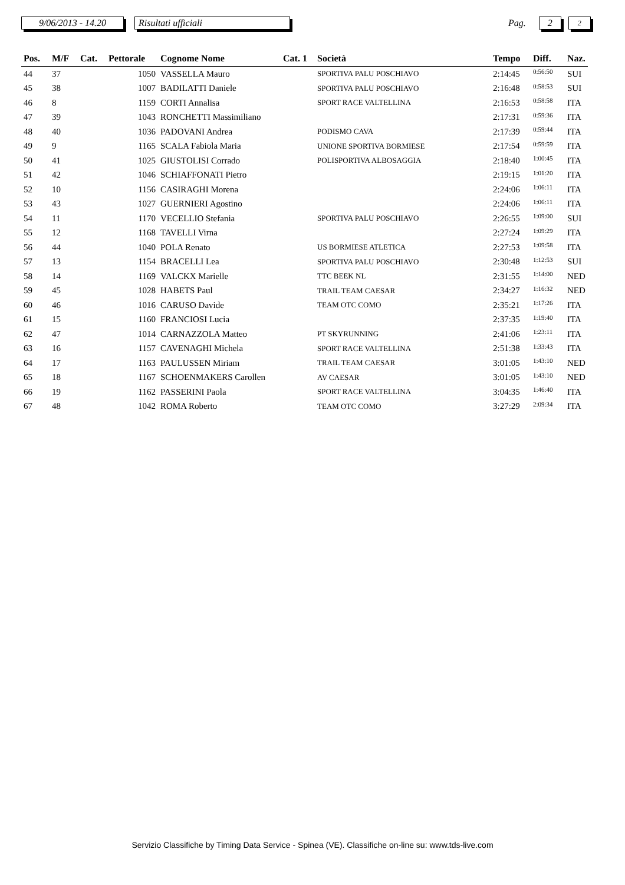9/06/2013 - 14.20
Risultati ufficiali
Pag.
2
2
| Pos. | M/F | Cat. | Pettorale | Cognome Nome | Cat. 1 | Società | Tempo | Diff. | Naz. |
| --- | --- | --- | --- | --- | --- | --- | --- | --- | --- |
| 44 | 37 | | 1050 | VASSELLA Mauro | | SPORTIVA PALU POSCHIAVO | 2:14:45 | 0:56:50 | SUI |
| 45 | 38 | | 1007 | BADILATTI Daniele | | SPORTIVA PALU POSCHIAVO | 2:16:48 | 0:58:53 | SUI |
| 46 | 8 | | 1159 | CORTI Annalisa | | SPORT RACE VALTELLINA | 2:16:53 | 0:58:58 | ITA |
| 47 | 39 | | 1043 | RONCHETTI Massimiliano | | | 2:17:31 | 0:59:36 | ITA |
| 48 | 40 | | 1036 | PADOVANI Andrea | | PODISMO CAVA | 2:17:39 | 0:59:44 | ITA |
| 49 | 9 | | 1165 | SCALA Fabiola Maria | | UNIONE SPORTIVA BORMIESE | 2:17:54 | 0:59:59 | ITA |
| 50 | 41 | | 1025 | GIUSTOLISI Corrado | | POLISPORTIVA ALBOSAGGIA | 2:18:40 | 1:00:45 | ITA |
| 51 | 42 | | 1046 | SCHIAFFONATI Pietro | | | 2:19:15 | 1:01:20 | ITA |
| 52 | 10 | | 1156 | CASIRAGHI Morena | | | 2:24:06 | 1:06:11 | ITA |
| 53 | 43 | | 1027 | GUERNIERI Agostino | | | 2:24:06 | 1:06:11 | ITA |
| 54 | 11 | | 1170 | VECELLIO Stefania | | SPORTIVA PALU POSCHIAVO | 2:26:55 | 1:09:00 | SUI |
| 55 | 12 | | 1168 | TAVELLI Virna | | | 2:27:24 | 1:09:29 | ITA |
| 56 | 44 | | 1040 | POLA Renato | | US BORMIESE ATLETICA | 2:27:53 | 1:09:58 | ITA |
| 57 | 13 | | 1154 | BRACELLI Lea | | SPORTIVA PALU POSCHIAVO | 2:30:48 | 1:12:53 | SUI |
| 58 | 14 | | 1169 | VALCKX Marielle | | TTC BEEK NL | 2:31:55 | 1:14:00 | NED |
| 59 | 45 | | 1028 | HABETS Paul | | TRAIL TEAM CAESAR | 2:34:27 | 1:16:32 | NED |
| 60 | 46 | | 1016 | CARUSO Davide | | TEAM OTC COMO | 2:35:21 | 1:17:26 | ITA |
| 61 | 15 | | 1160 | FRANCIOSI Lucia | | | 2:37:35 | 1:19:40 | ITA |
| 62 | 47 | | 1014 | CARNAZZOLA Matteo | | PT SKYRUNNING | 2:41:06 | 1:23:11 | ITA |
| 63 | 16 | | 1157 | CAVENAGHI Michela | | SPORT RACE VALTELLINA | 2:51:38 | 1:33:43 | ITA |
| 64 | 17 | | 1163 | PAULUSSEN Miriam | | TRAIL TEAM CAESAR | 3:01:05 | 1:43:10 | NED |
| 65 | 18 | | 1167 | SCHOENMAKERS Carollen | | AV CAESAR | 3:01:05 | 1:43:10 | NED |
| 66 | 19 | | 1162 | PASSERINI Paola | | SPORT RACE VALTELLINA | 3:04:35 | 1:46:40 | ITA |
| 67 | 48 | | 1042 | ROMA Roberto | | TEAM OTC COMO | 3:27:29 | 2:09:34 | ITA |
Servizio Classifiche by Timing Data Service - Spinea (VE). Classifiche on-line su: www.tds-live.com